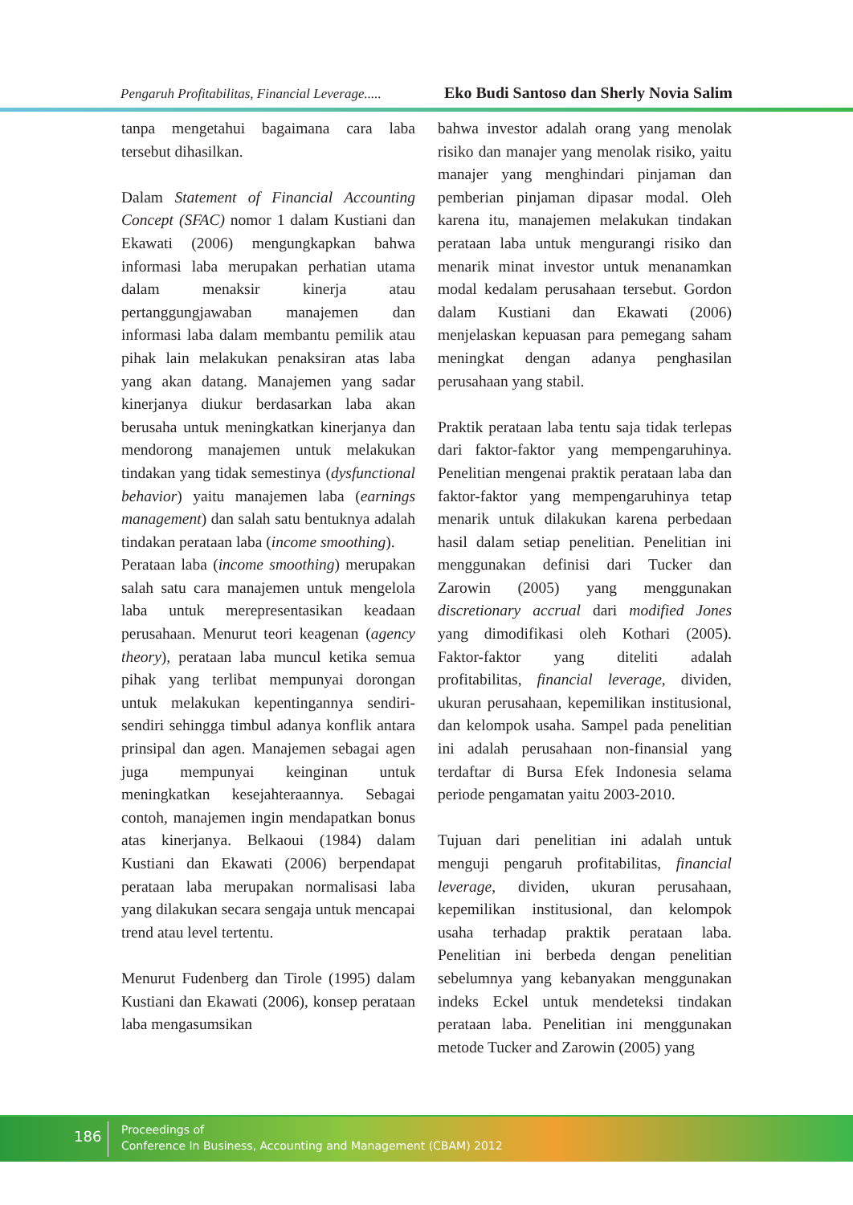Pengaruh Profitabilitas, Financial Leverage..... Eko Budi Santoso dan Sherly Novia Salim
tanpa mengetahui bagaimana cara laba tersebut dihasilkan.
Dalam Statement of Financial Accounting Concept (SFAC) nomor 1 dalam Kustiani dan Ekawati (2006) mengungkapkan bahwa informasi laba merupakan perhatian utama dalam menaksir kinerja atau pertanggungjawaban manajemen dan informasi laba dalam membantu pemilik atau pihak lain melakukan penaksiran atas laba yang akan datang. Manajemen yang sadar kinerjanya diukur berdasarkan laba akan berusaha untuk meningkatkan kinerjanya dan mendorong manajemen untuk melakukan tindakan yang tidak semestinya (dysfunctional behavior) yaitu manajemen laba (earnings management) dan salah satu bentuknya adalah tindakan perataan laba (income smoothing).
Perataan laba (income smoothing) merupakan salah satu cara manajemen untuk mengelola laba untuk merepresentasikan keadaan perusahaan. Menurut teori keagenan (agency theory), perataan laba muncul ketika semua pihak yang terlibat mempunyai dorongan untuk melakukan kepentingannya sendiri-sendiri sehingga timbul adanya konflik antara prinsipal dan agen. Manajemen sebagai agen juga mempunyai keinginan untuk meningkatkan kesejahteraannya. Sebagai contoh, manajemen ingin mendapatkan bonus atas kinerjanya. Belkaoui (1984) dalam Kustiani dan Ekawati (2006) berpendapat perataan laba merupakan normalisasi laba yang dilakukan secara sengaja untuk mencapai trend atau level tertentu.
Menurut Fudenberg dan Tirole (1995) dalam Kustiani dan Ekawati (2006), konsep perataan laba mengasumsikan
bahwa investor adalah orang yang menolak risiko dan manajer yang menolak risiko, yaitu manajer yang menghindari pinjaman dan pemberian pinjaman dipasar modal. Oleh karena itu, manajemen melakukan tindakan perataan laba untuk mengurangi risiko dan menarik minat investor untuk menanamkan modal kedalam perusahaan tersebut. Gordon dalam Kustiani dan Ekawati (2006) menjelaskan kepuasan para pemegang saham meningkat dengan adanya penghasilan perusahaan yang stabil.
Praktik perataan laba tentu saja tidak terlepas dari faktor-faktor yang mempengaruhinya. Penelitian mengenai praktik perataan laba dan faktor-faktor yang mempengaruhinya tetap menarik untuk dilakukan karena perbedaan hasil dalam setiap penelitian. Penelitian ini menggunakan definisi dari Tucker dan Zarowin (2005) yang menggunakan discretionary accrual dari modified Jones yang dimodifikasi oleh Kothari (2005). Faktor-faktor yang diteliti adalah profitabilitas, financial leverage, dividen, ukuran perusahaan, kepemilikan institusional, dan kelompok usaha. Sampel pada penelitian ini adalah perusahaan non-finansial yang terdaftar di Bursa Efek Indonesia selama periode pengamatan yaitu 2003-2010.
Tujuan dari penelitian ini adalah untuk menguji pengaruh profitabilitas, financial leverage, dividen, ukuran perusahaan, kepemilikan institusional, dan kelompok usaha terhadap praktik perataan laba. Penelitian ini berbeda dengan penelitian sebelumnya yang kebanyakan menggunakan indeks Eckel untuk mendeteksi tindakan perataan laba. Penelitian ini menggunakan metode Tucker and Zarowin (2005) yang
186
Proceedings of
Conference In Business, Accounting and Management (CBAM) 2012